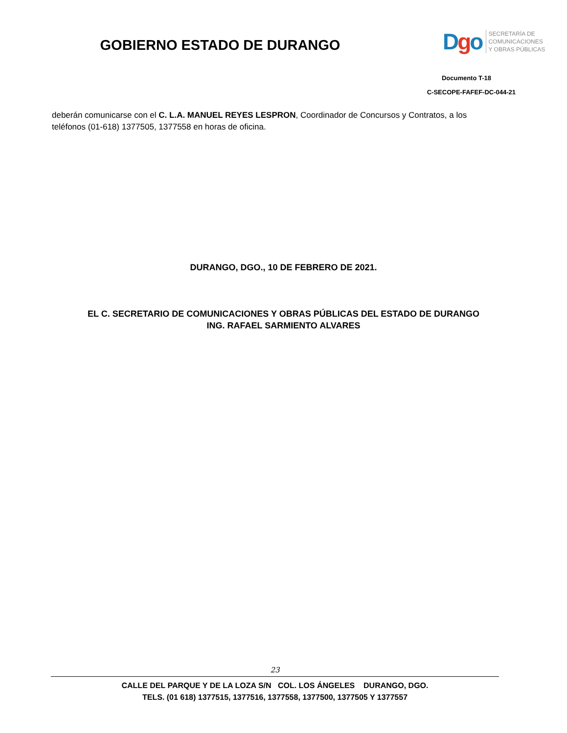GOBIERNO ESTADO DE DURANGO
Dgo
SECRETARÍA DE
COMUNICACIONES
Y OBRAS PÚBLICAS
Documento T-18
C-SECOPE-FAFEF-DC-044-21
deberán comunicarse con el C. L.A. MANUEL REYES LESPRON, Coordinador de Concursos y Contratos, a los teléfonos (01-618) 1377505, 1377558 en horas de oficina.
DURANGO, DGO., 10 DE FEBRERO DE 2021.
EL C. SECRETARIO DE COMUNICACIONES Y OBRAS PÚBLICAS DEL ESTADO DE DURANGO
ING. RAFAEL SARMIENTO ALVARES
23
CALLE DEL PARQUE Y DE LA LOZA S/N COL. LOS ÁNGELES DURANGO, DGO.
TELS. (01 618) 1377515, 1377516, 1377558, 1377500, 1377505 Y 1377557